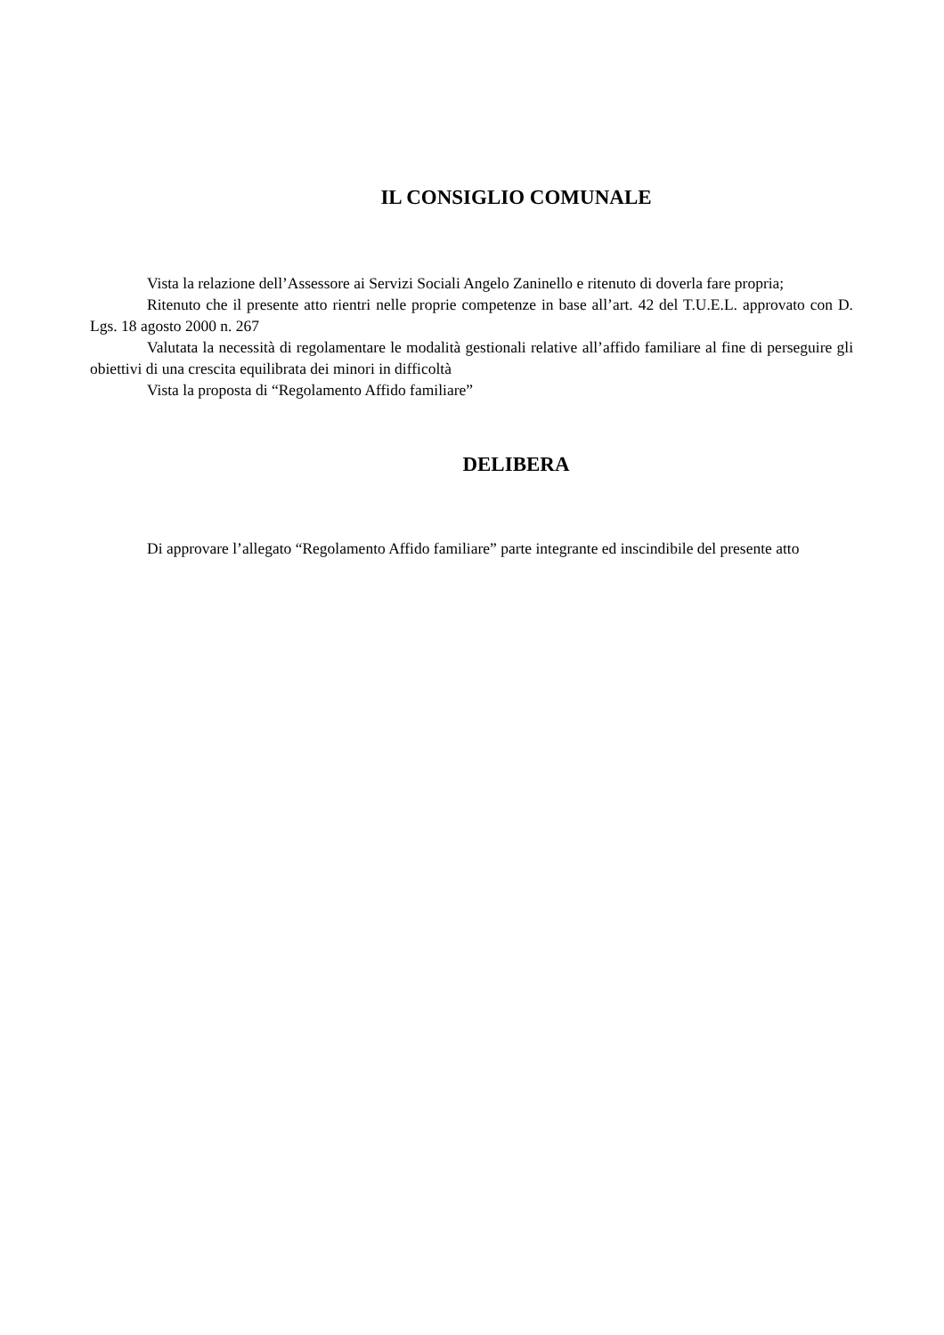IL CONSIGLIO COMUNALE
Vista la relazione dell’Assessore ai Servizi Sociali Angelo Zaninello e ritenuto di doverla fare propria;
Ritenuto che il presente atto rientri nelle proprie competenze in base all’art. 42 del T.U.E.L. approvato con D. Lgs. 18 agosto 2000 n. 267
Valutata la necessità di regolamentare le modalità gestionali relative all’affido familiare al fine di perseguire gli obiettivi di una crescita equilibrata dei minori in difficoltà
Vista la proposta di “Regolamento Affido familiare”
DELIBERA
Di approvare l’allegato “Regolamento Affido familiare” parte integrante ed inscindibile del presente atto